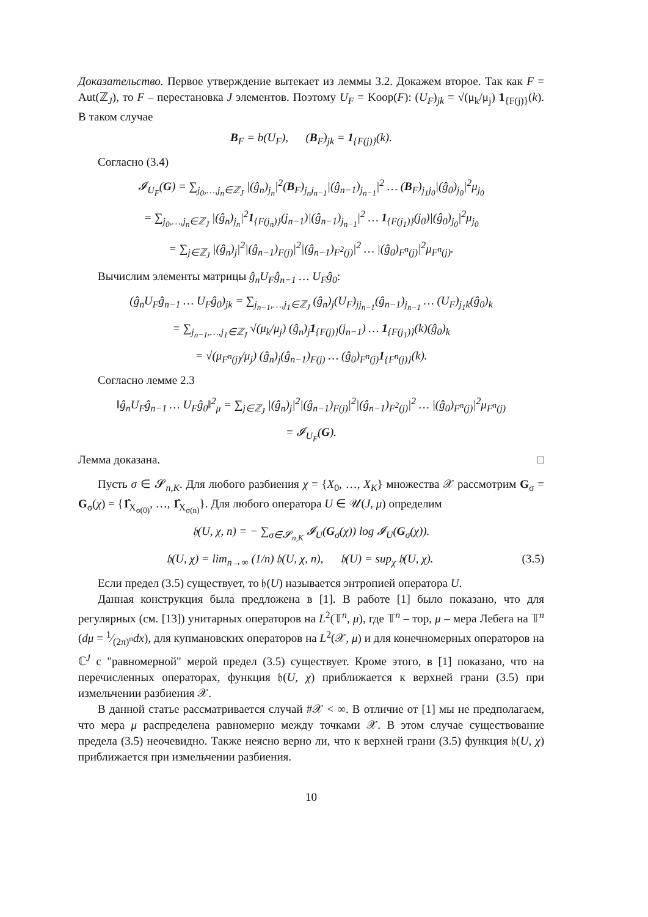Доказательство. Первое утверждение вытекает из леммы 3.2. Докажем второе. Так как F = Aut(ℤ<sub>J</sub>), то F – перестановка J элементов. Поэтому U<sub>F</sub> = Koop(F): (U<sub>F</sub>)<sub>jk</sub> = √(μ<sub>k</sub>/μ<sub>j</sub>) 1<sub>{F(j)}</sub>(k). В таком случае
B<sub>F</sub> = b(U<sub>F</sub>), (B<sub>F</sub>)<sub>jk</sub> = 1<sub>{F(j)}</sub>(k).
Согласно (3.4)
𝓘<sub>U<sub>F</sub></sub>(G) = ∑<sub>j<sub>0</sub>,…,j<sub>n</sub>∈ℤ<sub>J</sub></sub> |(ĝ<sub>n</sub>)<sub>j<sub>n</sub></sub>|<sup>2</sup>(B<sub>F</sub>)<sub>j<sub>n</sub>j<sub>n−1</sub></sub>|(ĝ<sub>n−1</sub>)<sub>j<sub>n−1</sub></sub>|<sup>2</sup> … (B<sub>F</sub>)<sub>j<sub>1</sub>j<sub>0</sub></sub>|(ĝ<sub>0</sub>)<sub>j<sub>0</sub></sub>|<sup>2</sup>μ<sub>j<sub>0</sub></sub>
= ∑<sub>j<sub>0</sub>,…,j<sub>n</sub>∈ℤ<sub>J</sub></sub> |(ĝ<sub>n</sub>)<sub>j<sub>n</sub></sub>|<sup>2</sup>1<sub>{F(j<sub>n</sub>)}</sub>(j<sub>n−1</sub>)|(ĝ<sub>n−1</sub>)<sub>j<sub>n−1</sub></sub>|<sup>2</sup> … 1<sub>{F(j<sub>1</sub>)}</sub>(j<sub>0</sub>)|(ĝ<sub>0</sub>)<sub>j<sub>0</sub></sub>|<sup>2</sup>μ<sub>j<sub>0</sub></sub>
= ∑<sub>j∈ℤ<sub>J</sub></sub> |(ĝ<sub>n</sub>)<sub>j</sub>|<sup>2</sup>|(ĝ<sub>n−1</sub>)<sub>F(j)</sub>|<sup>2</sup>|(ĝ<sub>n−1</sub>)<sub>F<sup>2</sup>(j)</sub>|<sup>2</sup> … |(ĝ<sub>0</sub>)<sub>F<sup>n</sup>(j)</sub>|<sup>2</sup>μ<sub>F<sup>n</sup>(j)</sub>.
Вычислим элементы матрицы ĝ<sub>n</sub>U<sub>F</sub>ĝ<sub>n−1</sub> … U<sub>F</sub>ĝ<sub>0</sub>:
(ĝ<sub>n</sub>U<sub>F</sub>ĝ<sub>n−1</sub> … U<sub>F</sub>ĝ<sub>0</sub>)<sub>jk</sub> = ∑<sub>j<sub>n−1</sub>,…,j<sub>1</sub>∈ℤ<sub>J</sub></sub> (ĝ<sub>n</sub>)<sub>j</sub>(U<sub>F</sub>)<sub>jj<sub>n−1</sub></sub>(ĝ<sub>n−1</sub>)<sub>j<sub>n−1</sub></sub> … (U<sub>F</sub>)<sub>j<sub>1</sub>k</sub>(ĝ<sub>0</sub>)<sub>k</sub>
= ∑<sub>j<sub>n−1</sub>,…,j<sub>1</sub>∈ℤ<sub>J</sub></sub> √(μ<sub>k</sub>/μ<sub>j</sub>) (ĝ<sub>n</sub>)<sub>j</sub>1<sub>{F(j)}</sub>(j<sub>n−1</sub>) … 1<sub>{F(j<sub>1</sub>)}</sub>(k)(ĝ<sub>0</sub>)<sub>k</sub>
= √(μ<sub>F<sup>n</sup>(j)</sub>/μ<sub>j</sub>) (ĝ<sub>n</sub>)<sub>j</sub>(ĝ<sub>n−1</sub>)<sub>F(j)</sub> … (ĝ<sub>0</sub>)<sub>F<sup>n</sup>(j)</sub>1<sub>{F<sup>n</sup>(j)}</sub>(k).
Согласно лемме 2.3
‖ĝ<sub>n</sub>U<sub>F</sub>ĝ<sub>n−1</sub> … U<sub>F</sub>ĝ<sub>0</sub>‖<sup>2</sup><sub>μ</sub> = ∑<sub>j∈ℤ<sub>J</sub></sub> |(ĝ<sub>n</sub>)<sub>j</sub>|<sup>2</sup>|(ĝ<sub>n−1</sub>)<sub>F(j)</sub>|<sup>2</sup>|(ĝ<sub>n−1</sub>)<sub>F<sup>2</sup>(j)</sub>|<sup>2</sup> … |(ĝ<sub>0</sub>)<sub>F<sup>n</sup>(j)</sub>|<sup>2</sup>μ<sub>F<sup>n</sup>(j)</sub>
= 𝓘<sub>U<sub>F</sub></sub>(G).
Лемма доказана. □
Пусть σ ∈ 𝓢<sub>n,K</sub>. Для любого разбиения χ = {X<sub>0</sub>, …, X<sub>K</sub>} множества 𝒳 рассмотрим G<sub>σ</sub> = G<sub>σ</sub>(χ) = {1̂<sub>X<sub>σ(0)</sub></sub>, …, 1̂<sub>X<sub>σ(n)</sub></sub>}. Для любого оператора U ∈ 𝒰(J, μ) определим
𝔥(U, χ, n) = − ∑<sub>σ∈𝓢<sub>n,K</sub></sub> 𝓘<sub>U</sub>(G<sub>σ</sub>(χ)) log 𝓘<sub>U</sub>(G<sub>σ</sub>(χ)).
𝔥(U, χ) = lim<sub>n→∞</sub> (1/n) 𝔥(U, χ, n), 𝔥(U) = sup<sub>χ</sub> 𝔥(U, χ). (3.5)
Если предел (3.5) существует, то 𝔥(U) называется энтропией оператора U.
Данная конструкция была предложена в [1]. В работе [1] было показано, что для регулярных (см. [13]) унитарных операторов на L<sup>2</sup>(𝕋<sup>n</sup>, μ), где 𝕋<sup>n</sup> – тор, μ – мера Лебега на 𝕋<sup>n</sup> (dμ = 1⁄(2π)<sup>n</sup>dx), для купмановских операторов на L<sup>2</sup>(𝒳, μ) и для конечномерных операторов на ℂ<sup>J</sup> с "равномерной" мерой предел (3.5) существует. Кроме этого, в [1] показано, что на перечисленных операторах, функция 𝔥(U, χ) приближается к верхней грани (3.5) при измельчении разбиения 𝒳.
В данной статье рассматривается случай #𝒳 < ∞. В отличие от [1] мы не предполагаем, что мера μ распределена равномерно между точками 𝒳. В этом случае существование предела (3.5) неочевидно. Также неясно верно ли, что к верхней грани (3.5) функция 𝔥(U, χ) приближается при измельчении разбиения.
10